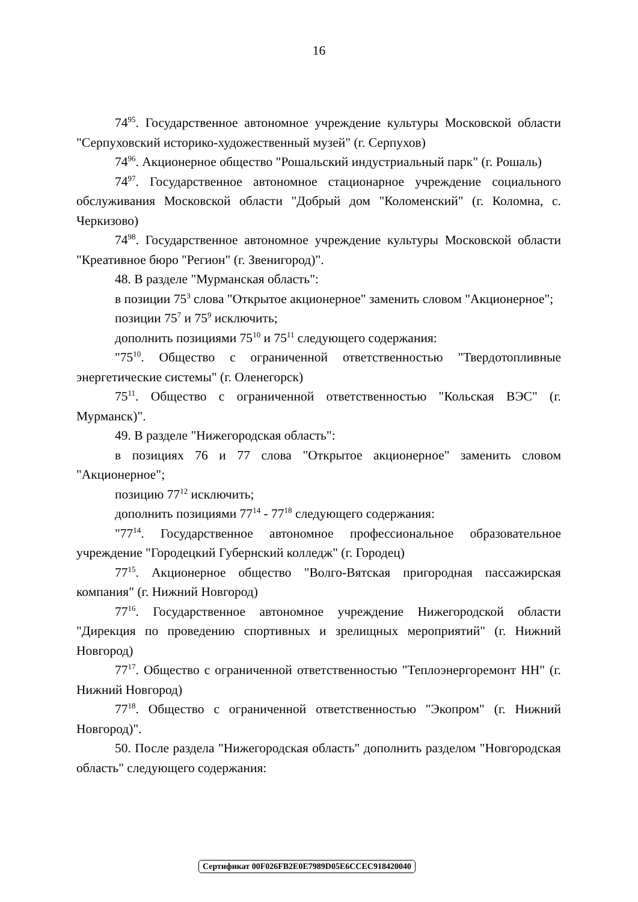16
74<sup>95</sup>. Государственное автономное учреждение культуры Московской области "Серпуховский историко-художественный музей" (г. Серпухов)
74<sup>96</sup>. Акционерное общество "Рошальский индустриальный парк" (г. Рошаль)
74<sup>97</sup>. Государственное автономное стационарное учреждение социального обслуживания Московской области "Добрый дом "Коломенский" (г. Коломна, с. Черкизово)
74<sup>98</sup>. Государственное автономное учреждение культуры Московской области "Креативное бюро "Регион" (г. Звенигород)".
48. В разделе "Мурманская область":
в позиции 75<sup>3</sup> слова "Открытое акционерное" заменить словом "Акционерное";
позиции 75<sup>7</sup> и 75<sup>9</sup> исключить;
дополнить позициями 75<sup>10</sup> и 75<sup>11</sup> следующего содержания:
"75<sup>10</sup>. Общество с ограниченной ответственностью "Твердотопливные энергетические системы" (г. Оленегорск)
75<sup>11</sup>. Общество с ограниченной ответственностью "Кольская ВЭС" (г. Мурманск)".
49. В разделе "Нижегородская область":
в позициях 76 и 77 слова "Открытое акционерное" заменить словом "Акционерное";
позицию 77<sup>12</sup> исключить;
дополнить позициями 77<sup>14</sup> - 77<sup>18</sup> следующего содержания:
"77<sup>14</sup>. Государственное автономное профессиональное образовательное учреждение "Городецкий Губернский колледж" (г. Городец)
77<sup>15</sup>. Акционерное общество "Волго-Вятская пригородная пассажирская компания" (г. Нижний Новгород)
77<sup>16</sup>. Государственное автономное учреждение Нижегородской области "Дирекция по проведению спортивных и зрелищных мероприятий" (г. Нижний Новгород)
77<sup>17</sup>. Общество с ограниченной ответственностью "Теплоэнергоремонт НН" (г. Нижний Новгород)
77<sup>18</sup>. Общество с ограниченной ответственностью "Экопром" (г. Нижний Новгород)".
50. После раздела "Нижегородская область" дополнить разделом "Новгородская область" следующего содержания:
Сертификат 00F026FB2E0E7989D05E6CCEC918420040